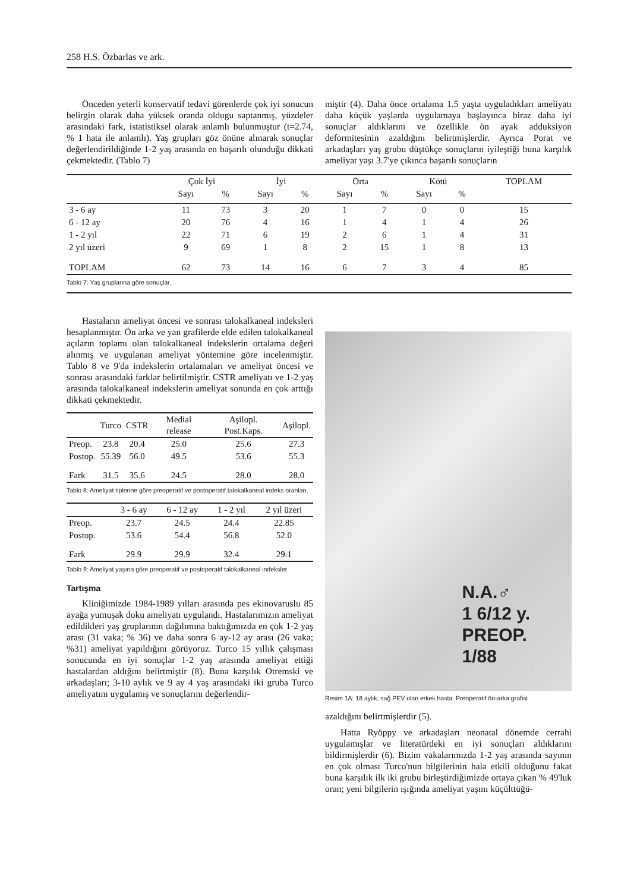258 H.S. Özbarlas ve ark.
Önceden yeterli konservatif tedavi görenlerde çok iyi sonucun belirgin olarak daha yüksek oranda oldugu saptanmış, yüzdeler arasındaki fark, istatistiksel olarak anlamlı bulunmuştur (t=2.74, % 1 hata ile anlamlı). Yaş grupları göz önüne alınarak sonuçlar değerlendirildiğinde 1-2 yaş arasında en başarılı olunduğu dikkati çekmektedir. (Tablo 7)
miştir (4). Daha önce ortalama 1.5 yaşta uyguladıkları ameliyatı daha küçük yaşlarda uygulamaya başlayınca biraz daha iyi sonuçlar aldıklarını ve özellikle ön ayak adduksiyon deformitesinin azaldığını belirtmişlerdir. Ayrıca Porat ve arkadaşları yaş grubu düştükçe sonuçların iyileştiği buna karşılık ameliyat yaşı 3.7'ye çıkınca başarılı sonuçların
| | Çok İyi | | İyi | | Orta | | Kötü | | TOPLAM |
| --- | --- | --- | --- | --- | --- | --- | --- | --- | --- |
| | Sayı | % | Sayı | % | Sayı | % | Sayı | % | |
| 3 - 6 ay | 11 | 73 | 3 | 20 | 1 | 7 | 0 | 0 | 15 |
| 6 - 12 ay | 20 | 76 | 4 | 16 | 1 | 4 | 1 | 4 | 26 |
| 1 - 2 yıl | 22 | 71 | 6 | 19 | 2 | 6 | 1 | 4 | 31 |
| 2 yıl üzeri | 9 | 69 | 1 | 8 | 2 | 15 | 1 | 8 | 13 |
| TOPLAM | 62 | 73 | 14 | 16 | 6 | 7 | 3 | 4 | 85 |
Tablo 7: Yaş gruplarına göre sonuçlar.
Hastaların ameliyat öncesi ve sonrası talokalkaneal indeksleri hesaplanmıştır. Ön arka ve yan grafilerde elde edilen talokalkaneal açıların toplamı olan talokalkaneal indekslerin ortalama değeri alınmış ve uygulanan ameliyat yöntemine göre incelenmiştir. Tablo 8 ve 9'da indekslerin ortalamaları ve ameliyat öncesi ve sonrası arasındaki farklar belirtilmiştir. CSTR ameliyatı ve 1-2 yaş arasında talokalkaneal indekslerin ameliyat sonunda en çok arttığı dikkati çekmektedir.
| | Turco | CSTR | Medial release | Aşilopl. Post.Kaps. | Aşilopl. |
| --- | --- | --- | --- | --- | --- |
| Preop. | 23.8 | 20.4 | 25.0 | 25.6 | 27.3 |
| Postop. | 55.39 | 56.0 | 49.5 | 53.6 | 55.3 |
| Fark | 31.5 | 35.6 | 24.5 | 28.0 | 28.0 |
Tablo 8: Ameliyat tiplerine göre preoperatif ve postoperatif talokalkaneal indeks oranları.
| | 3 - 6 ay | 6 - 12 ay | 1 - 2 yıl | 2 yıl üzeri |
| --- | --- | --- | --- | --- |
| Preop. | 23.7 | 24.5 | 24.4 | 22.85 |
| Postop. | 53.6 | 54.4 | 56.8 | 52.0 |
| Fark | 29.9 | 29.9 | 32.4 | 29.1 |
Tablo 9: Ameliyat yaşına göre preoperatif ve postoperatif talokalkaneal indeksler.
Tartışma
Kliniğimizde 1984-1989 yılları arasında pes ekinovaruslu 85 ayağa yumuşak doku ameliyatı uygulandı. Hastalarımızın ameliyat edildikleri yaş gruplarının dağılımına baktığımızda en çok 1-2 yaş arası (31 vaka; % 36) ve daha sonra 6 ay-12 ay arası (26 vaka; %31) ameliyat yapıldığını görüyoruz. Turco 15 yıllık çalışması sonucunda en iyi sonuçlar 1-2 yaş arasında ameliyat ettiği hastalardan aldığını belirtmiştir (8). Buna karşılık Otremski ve arkadaşları; 3-10 aylık ve 9 ay 4 yaş arasındaki iki gruba Turco ameliyatını uygulamış ve sonuçlarını değerlendir-
N.A.♂
1 6/12 y.
PREOP.
1/88
Resim 1A: 18 aylık, sağ PEV olan erkek hasta. Preoperatif ön-arka grafisi
azaldığını belirtmişlerdir (5).
Hatta Ryöppy ve arkadaşları neonatal dönemde cerrahi uygulamışlar ve literatürdeki en iyi sonuçları aldıklarını bildirmişlerdir (6). Bizim vakalarımızda 1-2 yaş arasında sayının en çok olması Turco'nun bilgilerinin hala etkili olduğunu fakat buna karşılık ilk iki grubu birleştirdiğimizde ortaya çıkan % 49'luk oran; yeni bilgilerin ışığında ameliyat yaşını küçülttüğü-